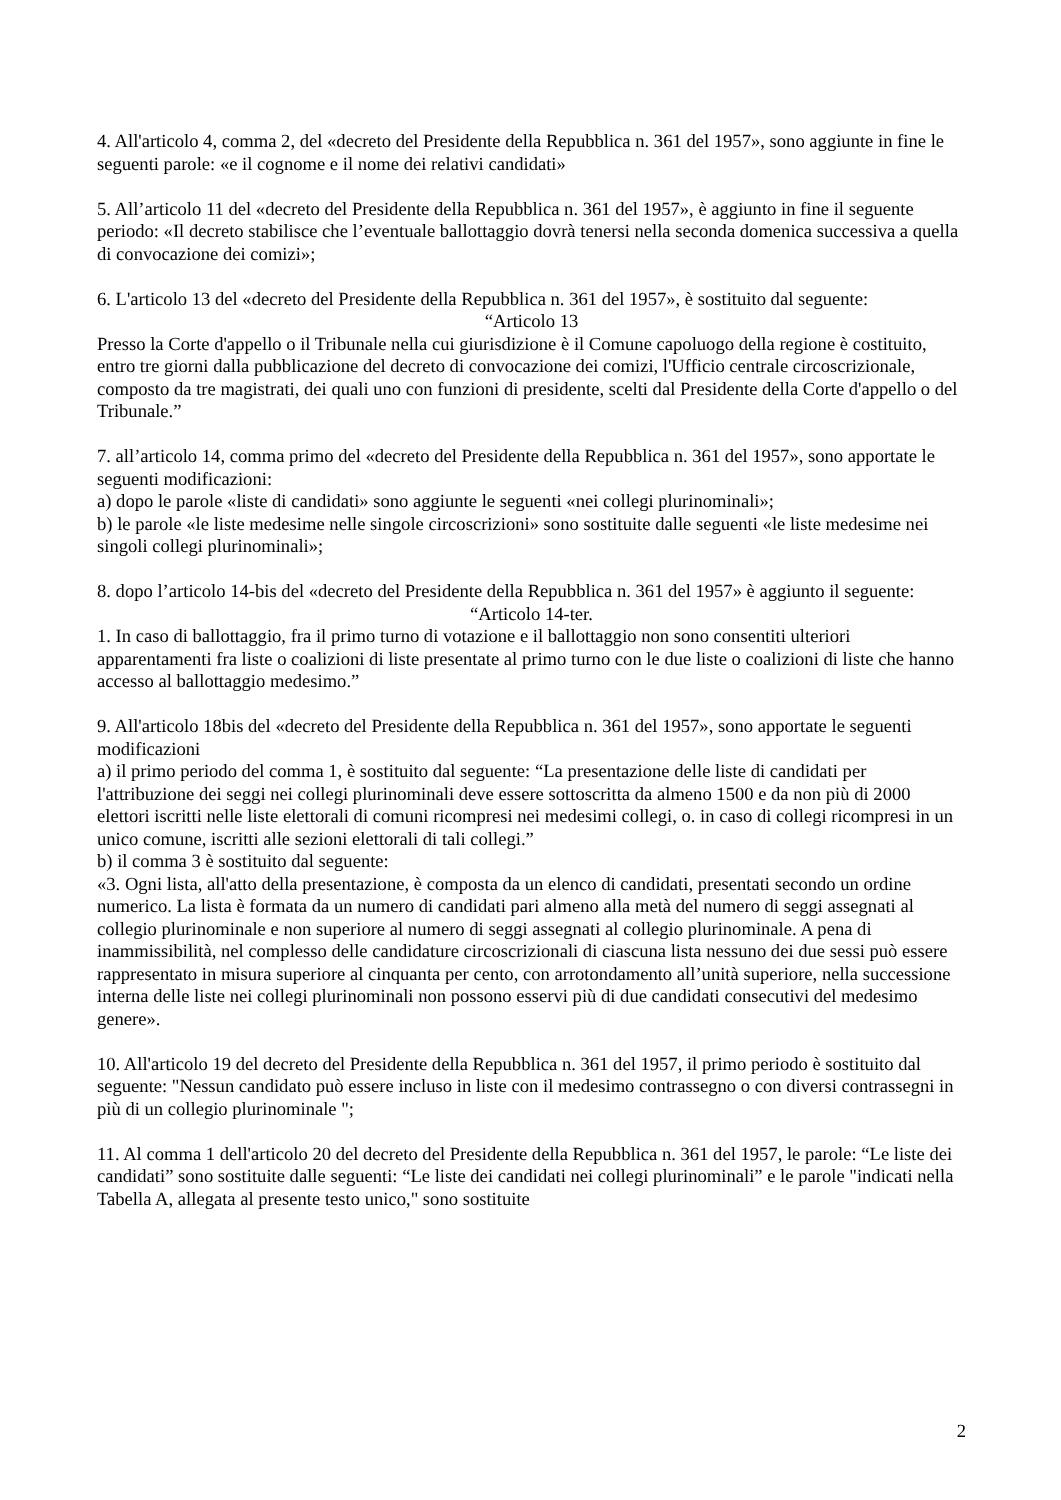4. All'articolo 4, comma 2, del «decreto del Presidente della Repubblica n. 361 del 1957», sono aggiunte in fine le seguenti parole: «e il cognome e il nome dei relativi candidati»
5. All’articolo 11 del «decreto del Presidente della Repubblica n. 361 del 1957», è aggiunto in fine il seguente periodo: «Il decreto stabilisce che l’eventuale ballottaggio dovrà tenersi nella seconda domenica successiva a quella di convocazione dei comizi»;
6. L'articolo 13 del «decreto del Presidente della Repubblica n. 361 del 1957», è sostituito dal seguente:
“Articolo 13
Presso la Corte d'appello o il Tribunale nella cui giurisdizione è il Comune capoluogo della regione è costituito, entro tre giorni dalla pubblicazione del decreto di convocazione dei comizi, l'Ufficio centrale circoscrizionale, composto da tre magistrati, dei quali uno con funzioni di presidente, scelti dal Presidente della Corte d'appello o del Tribunale.”
7. all’articolo 14, comma primo del «decreto del Presidente della Repubblica n. 361 del 1957», sono apportate le seguenti modificazioni:
a) dopo le parole «liste di candidati» sono aggiunte le seguenti «nei collegi plurinominali»;
b) le parole «le liste medesime nelle singole circoscrizioni» sono sostituite dalle seguenti «le liste medesime nei singoli collegi plurinominali»;
8. dopo l’articolo 14-bis del «decreto del Presidente della Repubblica n. 361 del 1957» è aggiunto il seguente:
“Articolo 14-ter.
1. In caso di ballottaggio, fra il primo turno di votazione e il ballottaggio non sono consentiti ulteriori apparentamenti fra liste o coalizioni di liste presentate al primo turno con le due liste o coalizioni di liste che hanno accesso al ballottaggio medesimo.”
9. All'articolo 18bis del «decreto del Presidente della Repubblica n. 361 del 1957», sono apportate le seguenti modificazioni
a) il primo periodo del comma 1, è sostituito dal seguente: “La presentazione delle liste di candidati per l'attribuzione dei seggi nei collegi plurinominali deve essere sottoscritta da almeno 1500 e da non più di 2000 elettori iscritti nelle liste elettorali di comuni ricompresi nei medesimi collegi, o. in caso di collegi ricompresi in un unico comune, iscritti alle sezioni elettorali di tali collegi.”
b) il comma 3 è sostituito dal seguente:
«3. Ogni lista, all'atto della presentazione, è composta da un elenco di candidati, presentati secondo un ordine numerico. La lista è formata da un numero di candidati pari almeno alla metà del numero di seggi assegnati al collegio plurinominale e non superiore al numero di seggi assegnati al collegio plurinominale. A pena di inammissibilità, nel complesso delle candidature circoscrizionali di ciascuna lista nessuno dei due sessi può essere rappresentato in misura superiore al cinquanta per cento, con arrotondamento all’unità superiore, nella successione interna delle liste nei collegi plurinominali non possono esservi più di due candidati consecutivi del medesimo genere».
10. All'articolo 19 del decreto del Presidente della Repubblica n. 361 del 1957, il primo periodo è sostituito dal seguente: "Nessun candidato può essere incluso in liste con il medesimo contrassegno o con diversi contrassegni in più di un collegio plurinominale ";
11. Al comma 1 dell'articolo 20 del decreto del Presidente della Repubblica n. 361 del 1957, le parole: “Le liste dei candidati” sono sostituite dalle seguenti: “Le liste dei candidati nei collegi plurinominali” e le parole "indicati nella Tabella A, allegata al presente testo unico," sono sostituite
2